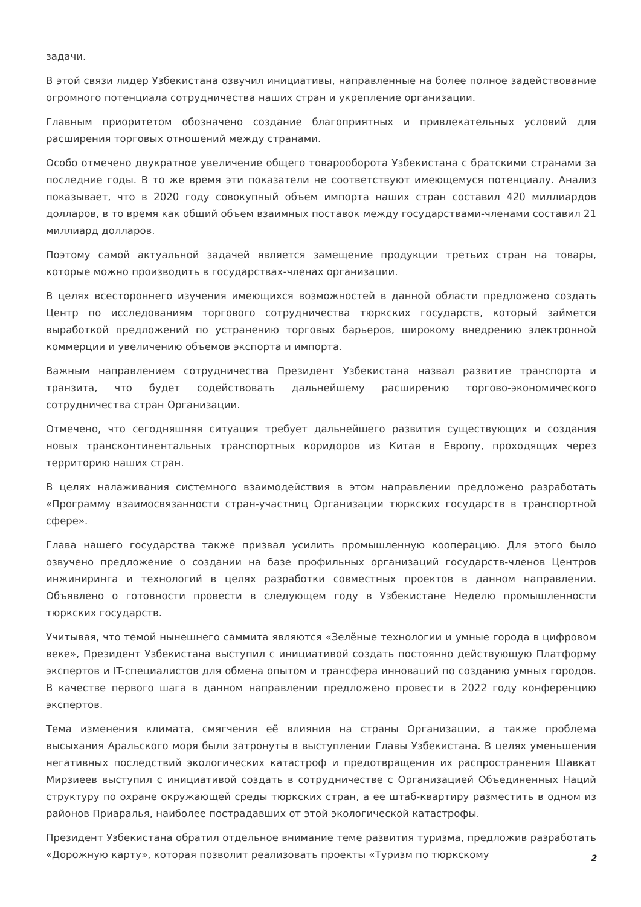задачи.
В этой связи лидер Узбекистана озвучил инициативы, направленные на более полное задействование огромного потенциала сотрудничества наших стран и укрепление организации.
Главным приоритетом обозначено создание благоприятных и привлекательных условий для расширения торговых отношений между странами.
Особо отмечено двукратное увеличение общего товарооборота Узбекистана с братскими странами за последние годы. В то же время эти показатели не соответствуют имеющемуся потенциалу. Анализ показывает, что в 2020 году совокупный объем импорта наших стран составил 420 миллиардов долларов, в то время как общий объем взаимных поставок между государствами-членами составил 21 миллиард долларов.
Поэтому самой актуальной задачей является замещение продукции третьих стран на товары, которые можно производить в государствах-членах организации.
В целях всестороннего изучения имеющихся возможностей в данной области предложено создать Центр по исследованиям торгового сотрудничества тюркских государств, который займется выработкой предложений по устранению торговых барьеров, широкому внедрению электронной коммерции и увеличению объемов экспорта и импорта.
Важным направлением сотрудничества Президент Узбекистана назвал развитие транспорта и транзита, что будет содействовать дальнейшему расширению торгово-экономического сотрудничества стран Организации.
Отмечено, что сегодняшняя ситуация требует дальнейшего развития существующих и создания новых трансконтинентальных транспортных коридоров из Китая в Европу, проходящих через территорию наших стран.
В целях налаживания системного взаимодействия в этом направлении предложено разработать «Программу взаимосвязанности стран-участниц Организации тюркских государств в транспортной сфере».
Глава нашего государства также призвал усилить промышленную кооперацию. Для этого было озвучено предложение о создании на базе профильных организаций государств-членов Центров инжиниринга и технологий в целях разработки совместных проектов в данном направлении. Объявлено о готовности провести в следующем году в Узбекистане Неделю промышленности тюркских государств.
Учитывая, что темой нынешнего саммита являются «Зелёные технологии и умные города в цифровом веке», Президент Узбекистана выступил с инициативой создать постоянно действующую Платформу экспертов и IT-специалистов для обмена опытом и трансфера инноваций по созданию умных городов. В качестве первого шага в данном направлении предложено провести в 2022 году конференцию экспертов.
Тема изменения климата, смягчения её влияния на страны Организации, а также проблема высыхания Аральского моря были затронуты в выступлении Главы Узбекистана. В целях уменьшения негативных последствий экологических катастроф и предотвращения их распространения Шавкат Мирзиеев выступил с инициативой создать в сотрудничестве с Организацией Объединенных Наций структуру по охране окружающей среды тюркских стран, а ее штаб-квартиру разместить в одном из районов Приаралья, наиболее пострадавших от этой экологической катастрофы.
Президент Узбекистана обратил отдельное внимание теме развития туризма, предложив разработать «Дорожную карту», которая позволит реализовать проекты «Туризм по тюркскому
2